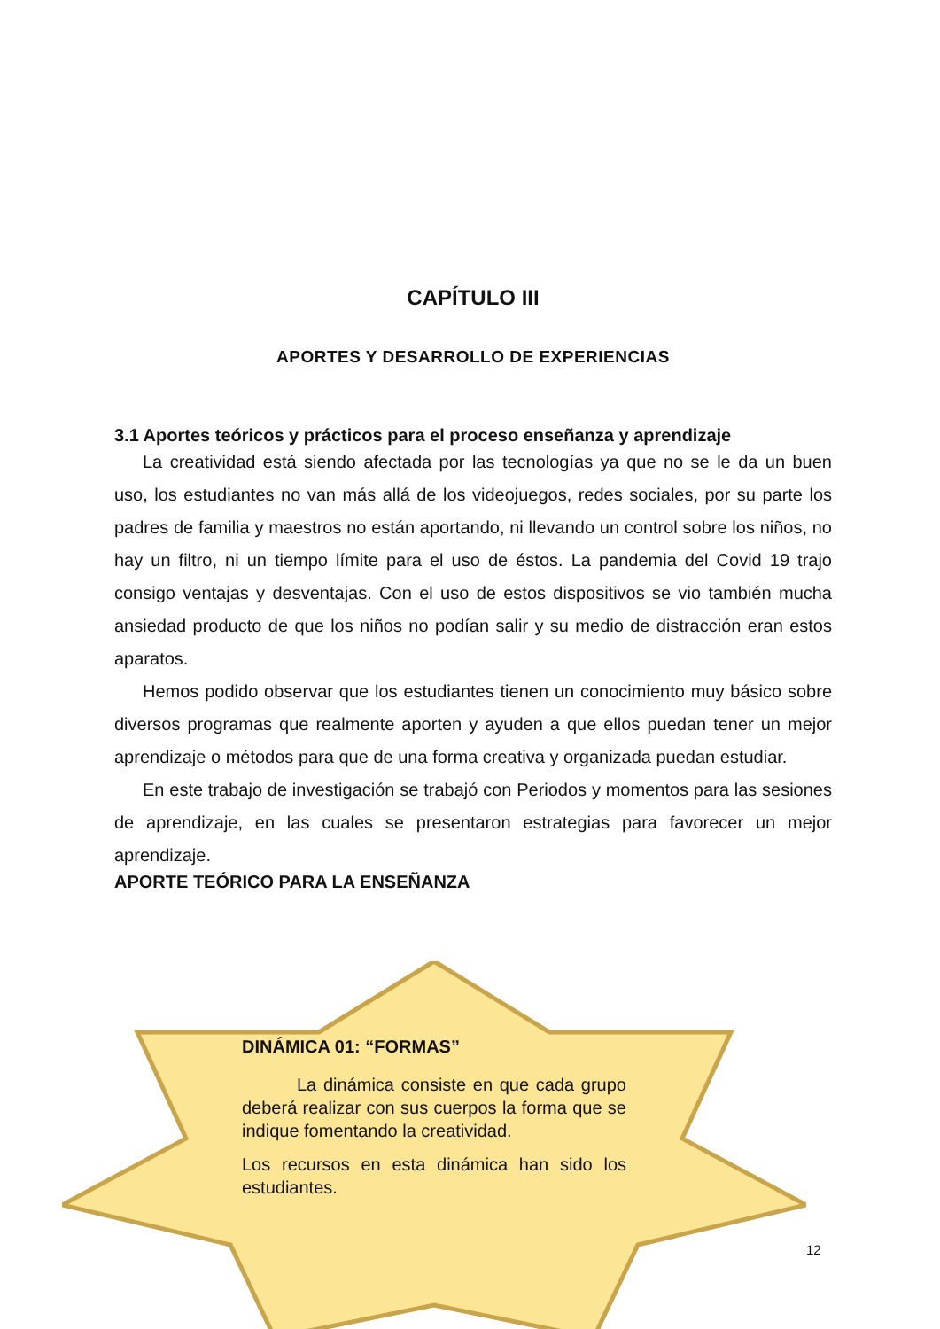CAPÍTULO III
APORTES Y DESARROLLO DE EXPERIENCIAS
3.1 Aportes teóricos y prácticos para el proceso enseñanza y aprendizaje
La creatividad está siendo afectada por las tecnologías ya que no se le da un buen uso, los estudiantes no van más allá de los videojuegos, redes sociales, por su parte los padres de familia y maestros no están aportando, ni llevando un control sobre los niños, no hay un filtro, ni un tiempo límite para el uso de éstos. La pandemia del Covid 19 trajo consigo ventajas y desventajas. Con el uso de estos dispositivos se vio también mucha ansiedad producto de que los niños no podían salir y su medio de distracción eran estos aparatos.
Hemos podido observar que los estudiantes tienen un conocimiento muy básico sobre diversos programas que realmente aporten y ayuden a que ellos puedan tener un mejor aprendizaje o métodos para que de una forma creativa y organizada puedan estudiar.
En este trabajo de investigación se trabajó con Periodos y momentos para las sesiones de aprendizaje, en las cuales se presentaron estrategias para favorecer un mejor aprendizaje.
APORTE TEÓRICO PARA LA ENSEÑANZA
DINÁMICA 01: “FORMAS”
La dinámica consiste en que cada grupo deberá realizar con sus cuerpos la forma que se indique fomentando la creatividad.
Los recursos en esta dinámica han sido los estudiantes.
12